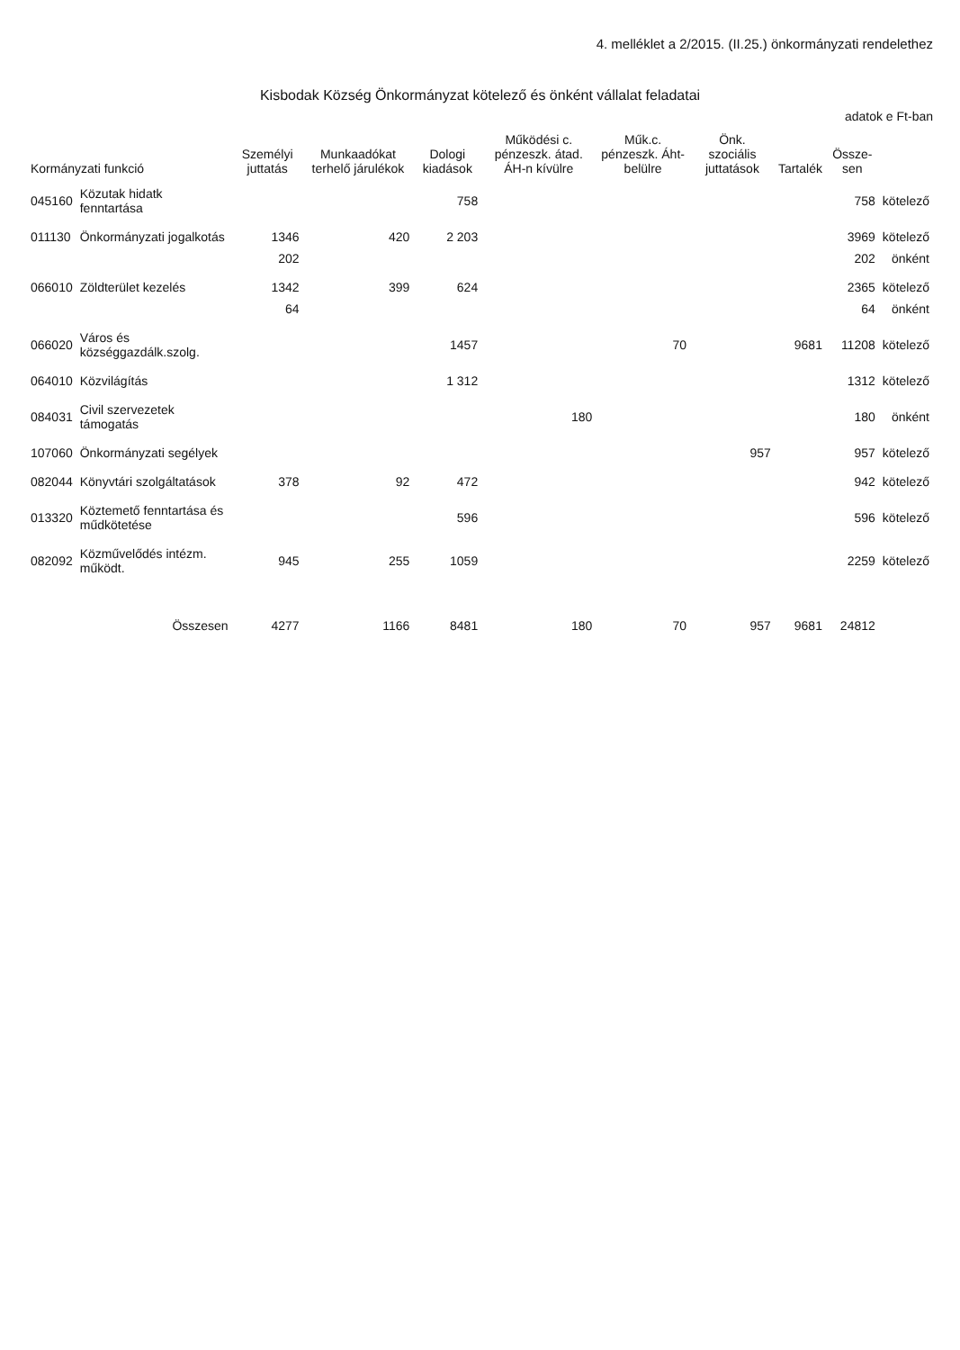4. melléklet a 2/2015. (II.25.) önkormányzati rendelethez
Kisbodak Község Önkormányzat kötelező és önként vállalat feladatai
adatok e Ft-ban
| Kormányzati funkció | | Személyi juttatás | Munkaadókat terhelő járulékok | Dologi kiadások | Működési c. pénzeszk. átad. ÁH-n kívülre | Műk.c. pénzeszk. Áht-belülre | Önk. szociális juttatások | Tartalék | Össze-sen | |
| --- | --- | --- | --- | --- | --- | --- | --- | --- | --- | --- |
| 045160 | Közutak hidatk fenntartása | | | 758 | | | | | 758 | kötelező |
| 011130 | Önkormányzati jogalkotás | 1346 | 420 | 2 203 | | | | | 3969 | kötelező |
| | | 202 | | | | | | | 202 | önként |
| 066010 | Zöldterület kezelés | 1342 | 399 | 624 | | | | | 2365 | kötelező |
| | | 64 | | | | | | | 64 | önként |
| 066020 | Város és községgazdálk.szolg. | | | 1457 | | 70 | | 9681 | 11208 | kötelező |
| 064010 | Közvilágítás | | | 1 312 | | | | | 1312 | kötelező |
| 084031 | Civil szervezetek támogatás | | | | 180 | | | | 180 | önként |
| 107060 | Önkormányzati segélyek | | | | | | 957 | | 957 | kötelező |
| 082044 | Könyvtári szolgáltatások | 378 | 92 | 472 | | | | | 942 | kötelező |
| 013320 | Köztemető fenntartása és műdkötetése | | | 596 | | | | | 596 | kötelező |
| 082092 | Közművelődés intézm. működt. | 945 | 255 | 1059 | | | | | 2259 | kötelező |
| | Összesen | 4277 | 1166 | 8481 | 180 | 70 | 957 | 9681 | 24812 | |